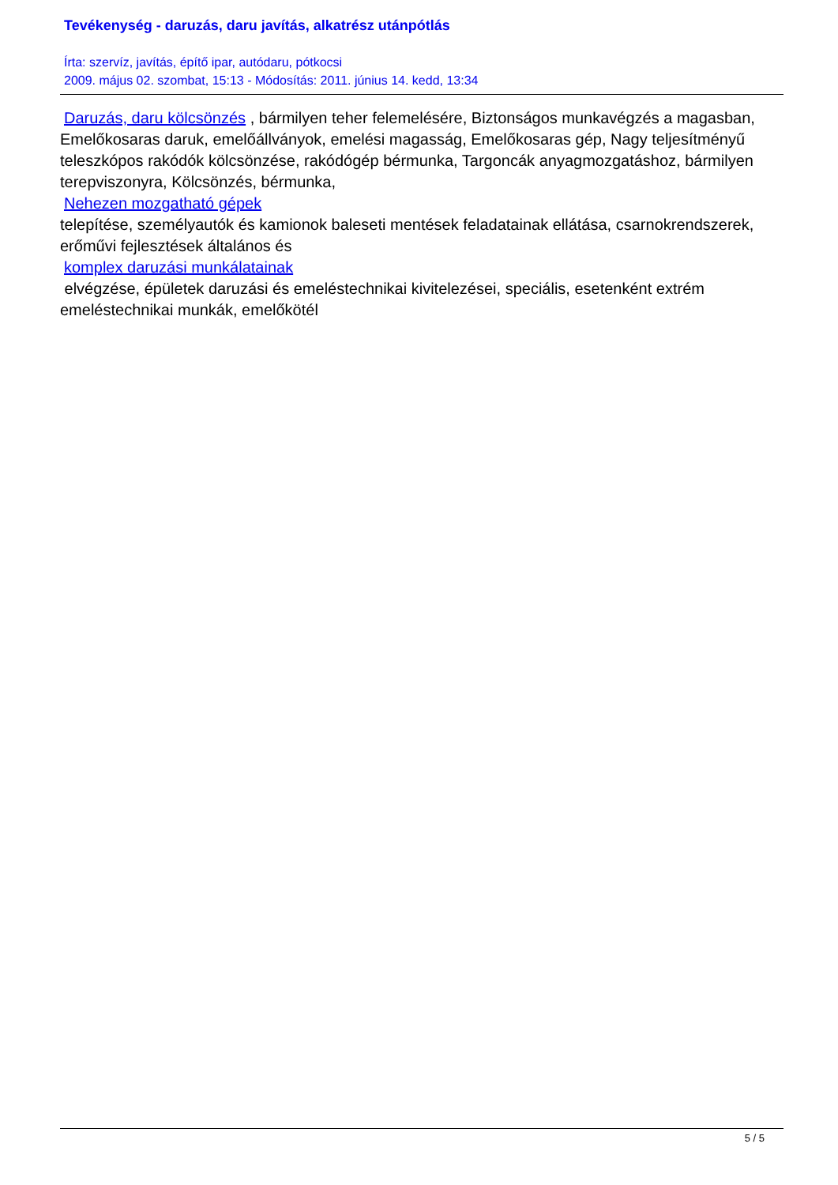Tevékenység - daruzás, daru javítás, alkatrész utánpótlás
Írta: szervíz, javítás, építő ipar, autódaru, pótkocsi
2009. május 02. szombat, 15:13 - Módosítás: 2011. június 14. kedd, 13:34
Daruzás, daru kölcsönzés , bármilyen teher felemelésére, Biztonságos munkavégzés a magasban, Emelőkosaras daruk, emelőállványok, emelési magasság, Emelőkosaras gép, Nagy teljesítményű teleszkópos rakódók kölcsönzése, rakódógép bérmunka, Targoncák anyagmozgatáshoz, bármilyen terepviszonyra, Kölcsönzés, bérmunka,
Nehezen mozgatható gépek
telepítése, személyautók és kamionok baleseti mentések feladatainak ellátása, csarnokrendszerek, erőművi fejlesztések általános és
komplex daruzási munkálatainak
elvégzése, épületek daruzási és emeléstechnikai kivitelezései, speciális, esetenként extrém emeléstechnikai munkák, emelőkötél
5 / 5